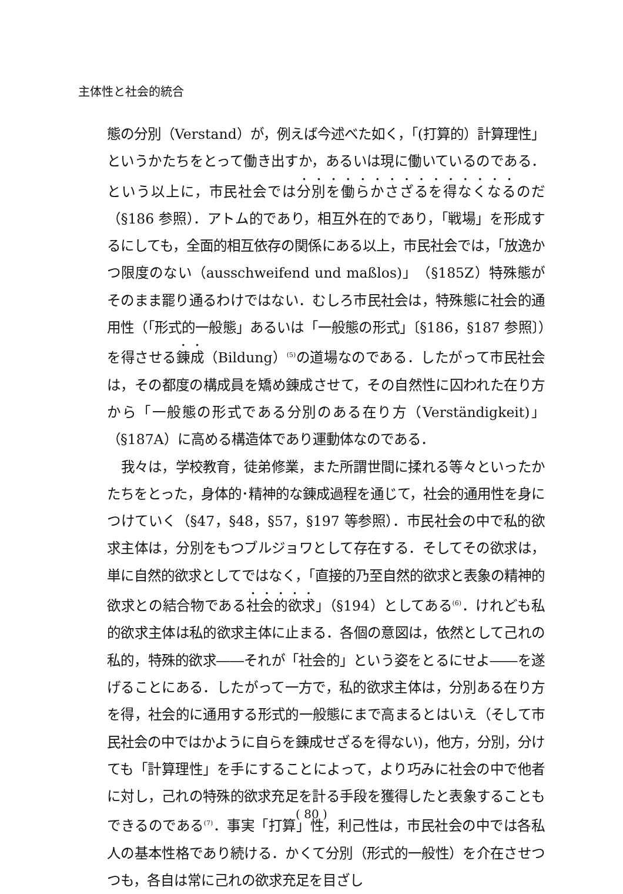主体性と社会的統合
態の分別（Verstand）が，例えば今述べた如く，「(打算的）計算理性」というかたちをとって働き出すか，あるいは現に働いているのである．という以上に，市民社会では分別を働らかさざるを得なくなるのだ（§186 参照）．アトム的であり，相互外在的であり，「戦場」を形成するにしても，全面的相互依存の関係にある以上，市民社会では，「放逸かつ限度のない（ausschweifend und maßlos)」（§185Z）特殊態がそのまま罷り通るわけではない．むしろ市民社会は，特殊態に社会的通用性（「形式的一般態」あるいは「一般態の形式」〔§186，§187 参照〕）を得させる錬成（Bildung）<sup>(5)</sup>の道場なのである．したがって市民社会は，その都度の構成員を矯め錬成させて，その自然性に囚われた在り方から「一般態の形式である分別のある在り方（Verständigkeit)」（§187A）に高める構造体であり運動体なのである．
我々は，学校教育，徒弟修業，また所謂世間に揉れる等々といったかたちをとった，身体的･精神的な錬成過程を通じて，社会的通用性を身につけていく（§47，§48，§57，§197 等参照）．市民社会の中で私的欲求主体は，分別をもつブルジョワとして存在する．そしてその欲求は，単に自然的欲求としてではなく，「直接的乃至自然的欲求と表象の精神的欲求との結合物である社会的欲求」（§194）としてある<sup>(6)</sup>．けれども私的欲求主体は私的欲求主体に止まる．各個の意図は，依然として己れの私的，特殊的欲求――それが「社会的」という姿をとるにせよ――を遂げることにある．したがって一方で，私的欲求主体は，分別ある在り方を得，社会的に通用する形式的一般態にまで高まるとはいえ（そして市民社会の中ではかように自らを錬成せざるを得ない)，他方，分別，分けても「計算理性」を手にすることによって，より巧みに社会の中で他者に対し，己れの特殊的欲求充足を計る手段を獲得したと表象することもできるのである<sup>(7)</sup>．事実「打算」性，利己性は，市民社会の中では各私人の基本性格であり続ける．かくて分別（形式的一般性）を介在させつつも，各自は常に己れの欲求充足を目ざし
( 80 )